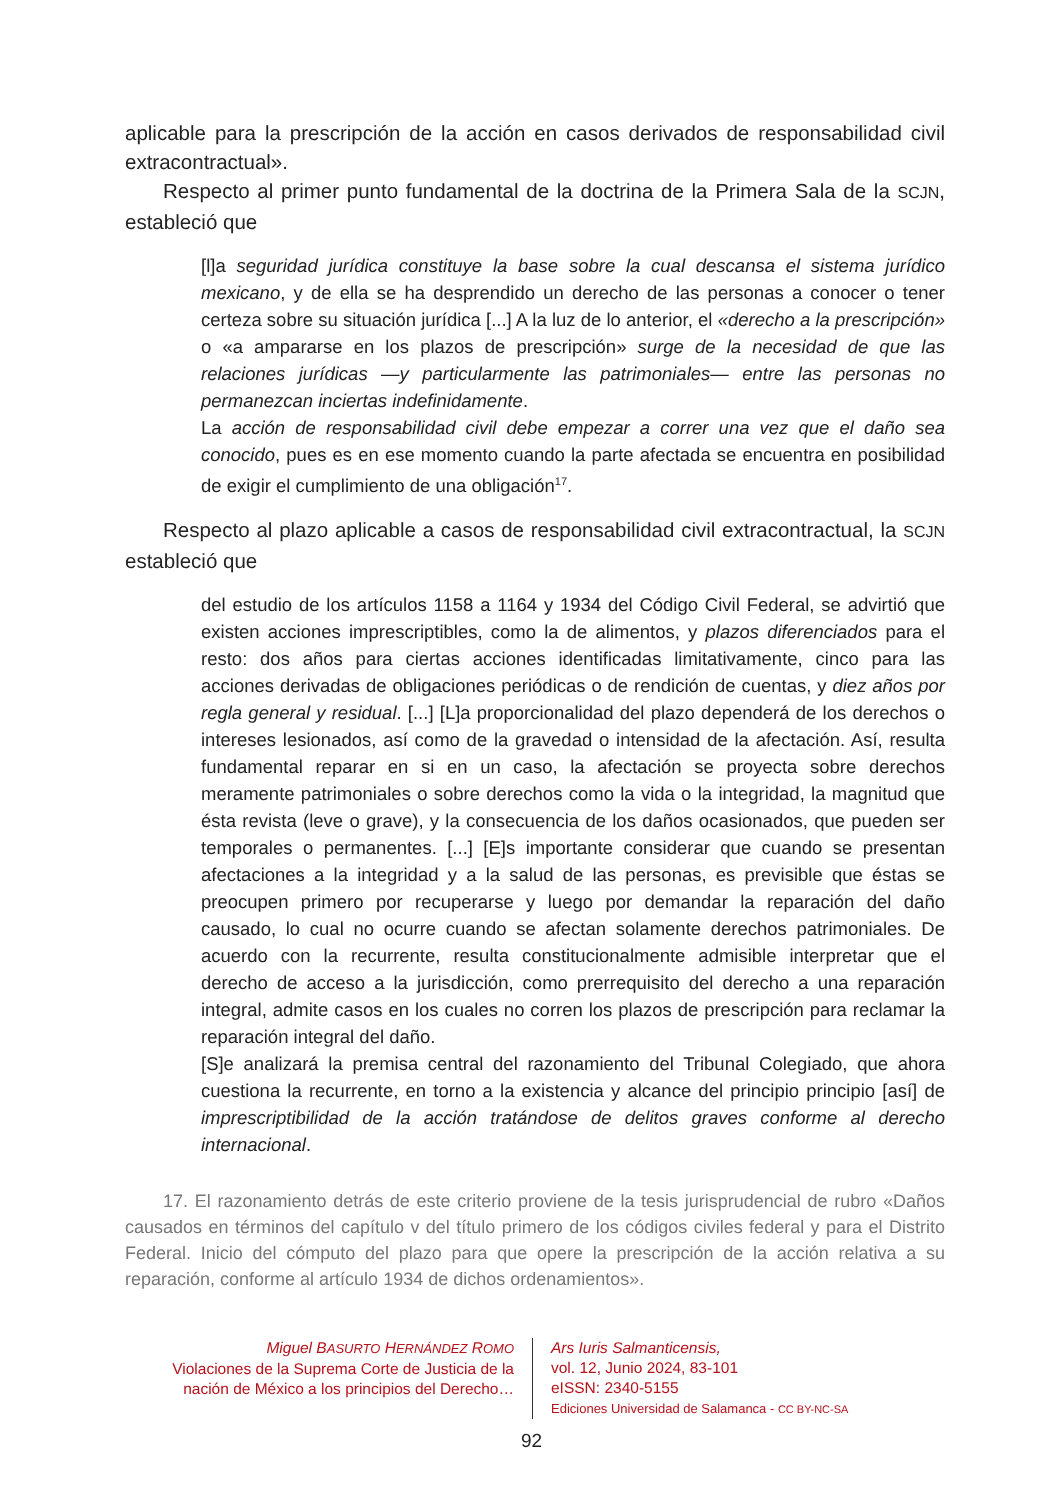aplicable para la prescripción de la acción en casos derivados de responsabilidad civil extracontractual».
Respecto al primer punto fundamental de la doctrina de la Primera Sala de la SCJN, estableció que
[l]a seguridad jurídica constituye la base sobre la cual descansa el sistema jurídico mexicano, y de ella se ha desprendido un derecho de las personas a conocer o tener certeza sobre su situación jurídica [...] A la luz de lo anterior, el «derecho a la prescripción» o «a ampararse en los plazos de prescripción» surge de la necesidad de que las relaciones jurídicas —y particularmente las patrimoniales— entre las personas no permanezcan inciertas indefinidamente.
La acción de responsabilidad civil debe empezar a correr una vez que el daño sea conocido, pues es en ese momento cuando la parte afectada se encuentra en posibilidad de exigir el cumplimiento de una obligación<sup>17</sup>.
Respecto al plazo aplicable a casos de responsabilidad civil extracontractual, la SCJN estableció que
del estudio de los artículos 1158 a 1164 y 1934 del Código Civil Federal, se advirtió que existen acciones imprescriptibles, como la de alimentos, y plazos diferenciados para el resto: dos años para ciertas acciones identificadas limitativamente, cinco para las acciones derivadas de obligaciones periódicas o de rendición de cuentas, y diez años por regla general y residual. [...] [L]a proporcionalidad del plazo dependerá de los derechos o intereses lesionados, así como de la gravedad o intensidad de la afectación. Así, resulta fundamental reparar en si en un caso, la afectación se proyecta sobre derechos meramente patrimoniales o sobre derechos como la vida o la integridad, la magnitud que ésta revista (leve o grave), y la consecuencia de los daños ocasionados, que pueden ser temporales o permanentes. [...] [E]s importante considerar que cuando se presentan afectaciones a la integridad y a la salud de las personas, es previsible que éstas se preocupen primero por recuperarse y luego por demandar la reparación del daño causado, lo cual no ocurre cuando se afectan solamente derechos patrimoniales. De acuerdo con la recurrente, resulta constitucionalmente admisible interpretar que el derecho de acceso a la jurisdicción, como prerrequisito del derecho a una reparación integral, admite casos en los cuales no corren los plazos de prescripción para reclamar la reparación integral del daño.
[S]e analizará la premisa central del razonamiento del Tribunal Colegiado, que ahora cuestiona la recurrente, en torno a la existencia y alcance del principio principio [así] de imprescriptibilidad de la acción tratándose de delitos graves conforme al derecho internacional.
17. El razonamiento detrás de este criterio proviene de la tesis jurisprudencial de rubro «Daños causados en términos del capítulo v del título primero de los códigos civiles federal y para el Distrito Federal. Inicio del cómputo del plazo para que opere la prescripción de la acción relativa a su reparación, conforme al artículo 1934 de dichos ordenamientos».
Miguel BASURTO HERNÁNDEZ ROMO
Violaciones de la Suprema Corte de Justicia de la nación de México a los principios del Derecho…
Ars Iuris Salmanticensis,
vol. 12, Junio 2024, 83-101
eISSN: 2340-5155
Ediciones Universidad de Salamanca - CC BY-NC-SA
92